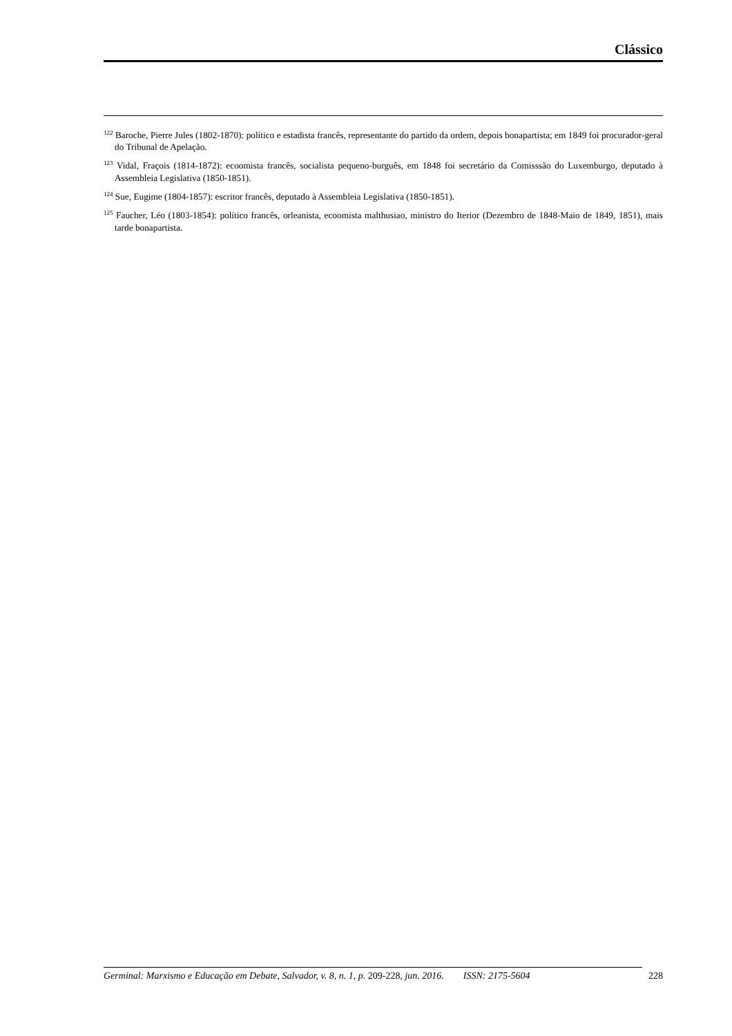Clássico
<sup>122</sup> Baroche, Pierre Jules (1802-1870): político e estadista francês, representante do partido da ordem, depois bonapartista; em 1849 foi procurador-geral do Tribunal de Apelação.
<sup>123</sup> Vidal, Fraçois (1814-1872): ecoomista francês, socialista pequeno-burguês, em 1848 foi secretário da Comisssão do Luxemburgo, deputado à Assembleia Legislativa (1850-1851).
<sup>124</sup> Sue, Eugime (1804-1857): escritor francês, deputado à Assembleia Legislativa (1850-1851).
<sup>125</sup> Faucher, Léo (1803-1854): político francês, orleanista, ecoomista malthusiao, ministro do Iterior (Dezembro de 1848-Maio de 1849, 1851), mais tarde bonapartista.
Germinal: Marxismo e Educação em Debate, Salvador, v. 8, n. 1, p. 209-228, jun. 2016. ISSN: 2175-5604 228